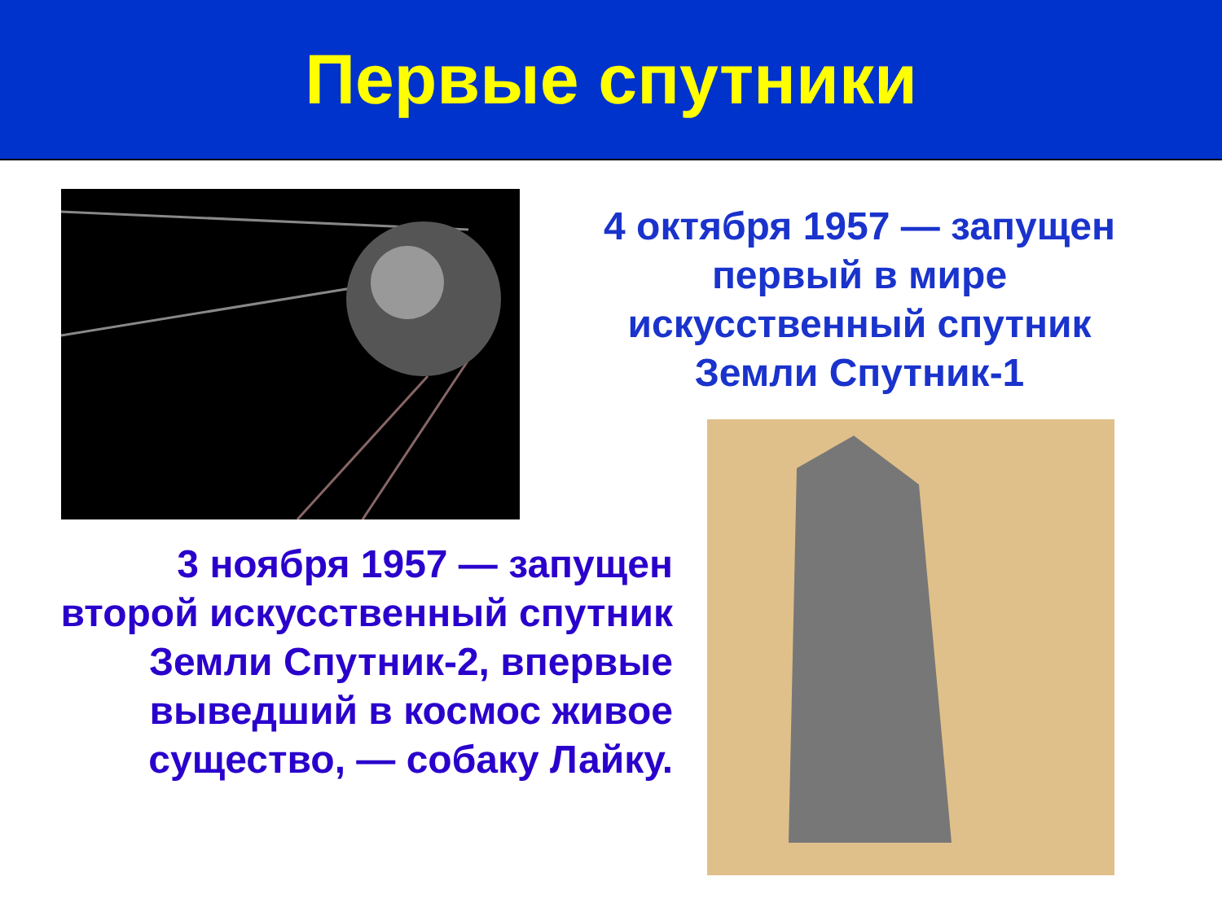Первые спутники
4 октября 1957 — запущен первый в мире искусственный спутник Земли Спутник-1
3 ноября 1957 — запущен второй искусственный спутник Земли Спутник-2, впервые выведший в космос живое существо, — собаку Лайку.